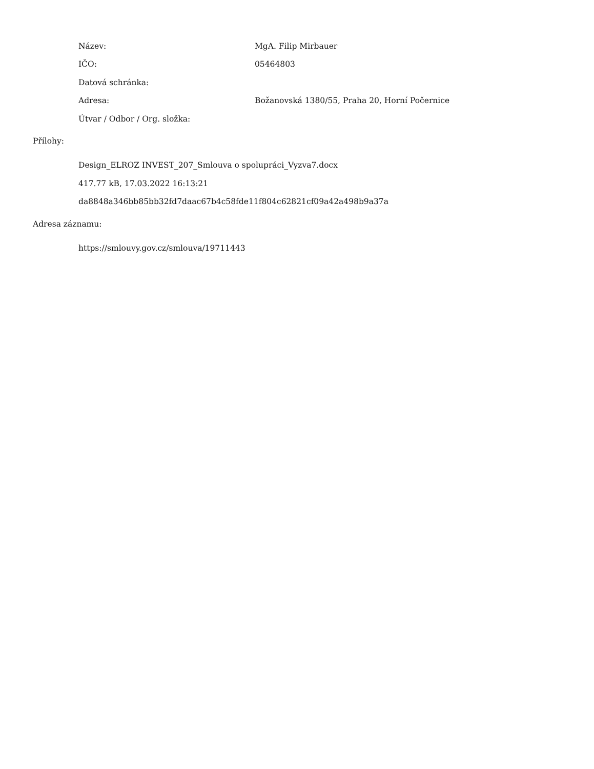Název: MgA. Filip Mirbauer
IČO: 05464803
Datová schránka:
Adresa: Božanovská 1380/55, Praha 20, Horní Počernice
Útvar / Odbor / Org. složka:
Přílohy:
Design_ELROZ INVEST_207_Smlouva o spolupráci_Vyzva7.docx
417.77 kB, 17.03.2022 16:13:21
da8848a346bb85bb32fd7daac67b4c58fde11f804c62821cf09a42a498b9a37a
Adresa záznamu:
https://smlouvy.gov.cz/smlouva/19711443